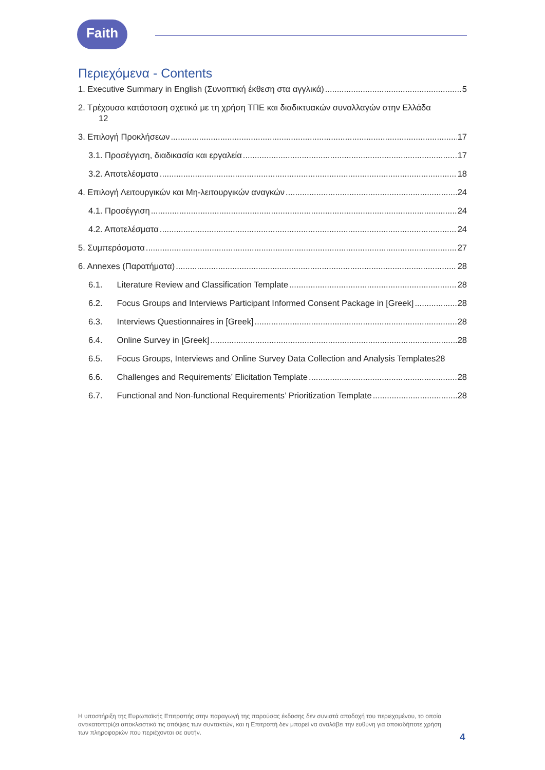Faith
Περιεχόμενα - Contents
1. Executive Summary in English (Συνοπτική έκθεση στα αγγλικά) 5
2. Τρέχουσα κατάσταση σχετικά με τη χρήση ΤΠΕ και διαδικτυακών συναλλαγών στην Ελλάδα
12
3. Επιλογή Προκλήσεων 17
3.1. Προσέγγιση, διαδικασία και εργαλεία 17
3.2. Αποτελέσματα 18
4. Επιλογή Λειτουργικών και Μη-λειτουργικών αναγκών 24
4.1. Προσέγγιση 24
4.2. Αποτελέσματα 24
5. Συμπεράσματα 27
6. Annexes (Παρατήματα) 28
6.1. Literature Review and Classification Template 28
6.2. Focus Groups and Interviews Participant Informed Consent Package in [Greek] 28
6.3. Interviews Questionnaires in [Greek] 28
6.4. Online Survey in [Greek] 28
6.5. Focus Groups, Interviews and Online Survey Data Collection and Analysis Templates 28
6.6. Challenges and Requirements’ Elicitation Template 28
6.7. Functional and Non-functional Requirements’ Prioritization Template 28
Η υποστήριξη της Ευρωπαϊκής Επιτροπής στην παραγωγή της παρούσας έκδοσης δεν συνιστά αποδοχή του περιεχομένου, το οποίο αντικατοπτρίζει αποκλειστικά τις απόψεις των συντακτών, και η Επιτροπή δεν μπορεί να αναλάβει την ευθύνη για οποιαδήποτε χρήση των πληροφοριών που περιέχονται σε αυτήν.
4